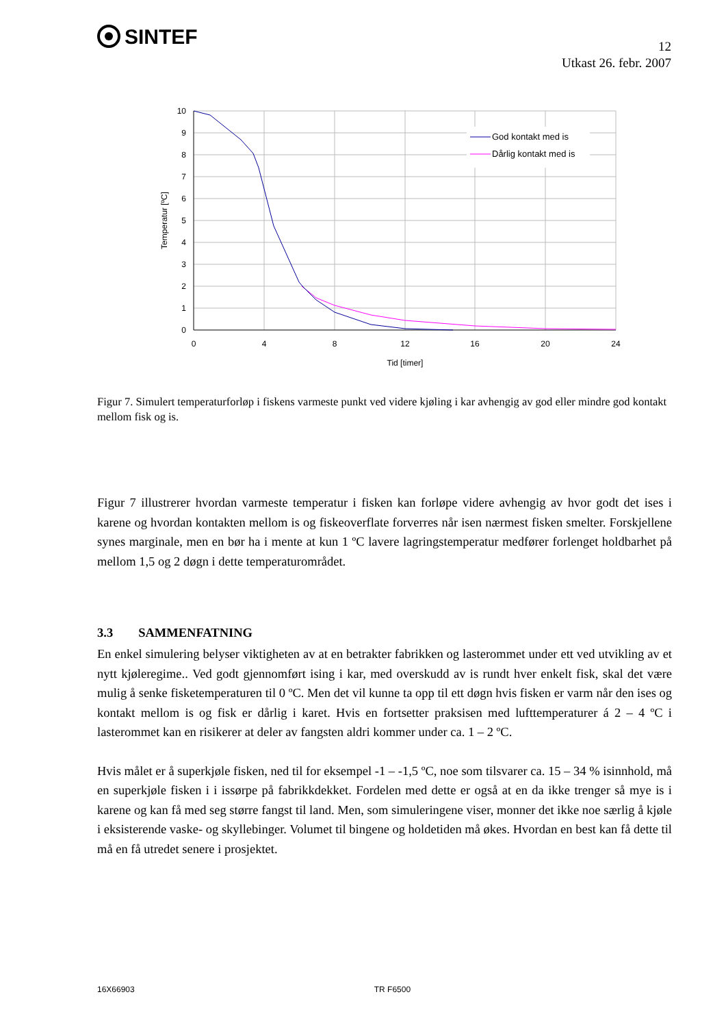SINTEF
12
Utkast 26. febr. 2007
God kontakt med is
Dårlig kontakt med is
10
9
8
7
6
5
4
3
2
1
0
0
4
8
12
16
20
24
Tid [timer]
Temperatur [ºC]
Figur 7. Simulert temperaturforløp i fiskens varmeste punkt ved videre kjøling i kar avhengig av god eller mindre god kontakt mellom fisk og is.
Figur 7 illustrerer hvordan varmeste temperatur i fisken kan forløpe videre avhengig av hvor godt det ises i karene og hvordan kontakten mellom is og fiskeoverflate forverres når isen nærmest fisken smelter. Forskjellene synes marginale, men en bør ha i mente at kun 1 ºC lavere lagringstemperatur medfører forlenget holdbarhet på mellom 1,5 og 2 døgn i dette temperaturområdet.
3.3 SAMMENFATNING
En enkel simulering belyser viktigheten av at en betrakter fabrikken og lasterommet under ett ved utvikling av et nytt kjøleregime.. Ved godt gjennomført ising i kar, med overskudd av is rundt hver enkelt fisk, skal det være mulig å senke fisketemperaturen til 0 ºC. Men det vil kunne ta opp til ett døgn hvis fisken er varm når den ises og kontakt mellom is og fisk er dårlig i karet. Hvis en fortsetter praksisen med lufttemperaturer á 2 – 4 ºC i lasterommet kan en risikerer at deler av fangsten aldri kommer under ca. 1 – 2 ºC.
Hvis målet er å superkjøle fisken, ned til for eksempel -1 – -1,5 ºC, noe som tilsvarer ca. 15 – 34 % isinnhold, må en superkjøle fisken i i issørpe på fabrikkdekket. Fordelen med dette er også at en da ikke trenger så mye is i karene og kan få med seg større fangst til land. Men, som simuleringene viser, monner det ikke noe særlig å kjøle i eksisterende vaske- og skyllebinger. Volumet til bingene og holdetiden må økes. Hvordan en best kan få dette til må en få utredet senere i prosjektet.
16X66903 TR F6500